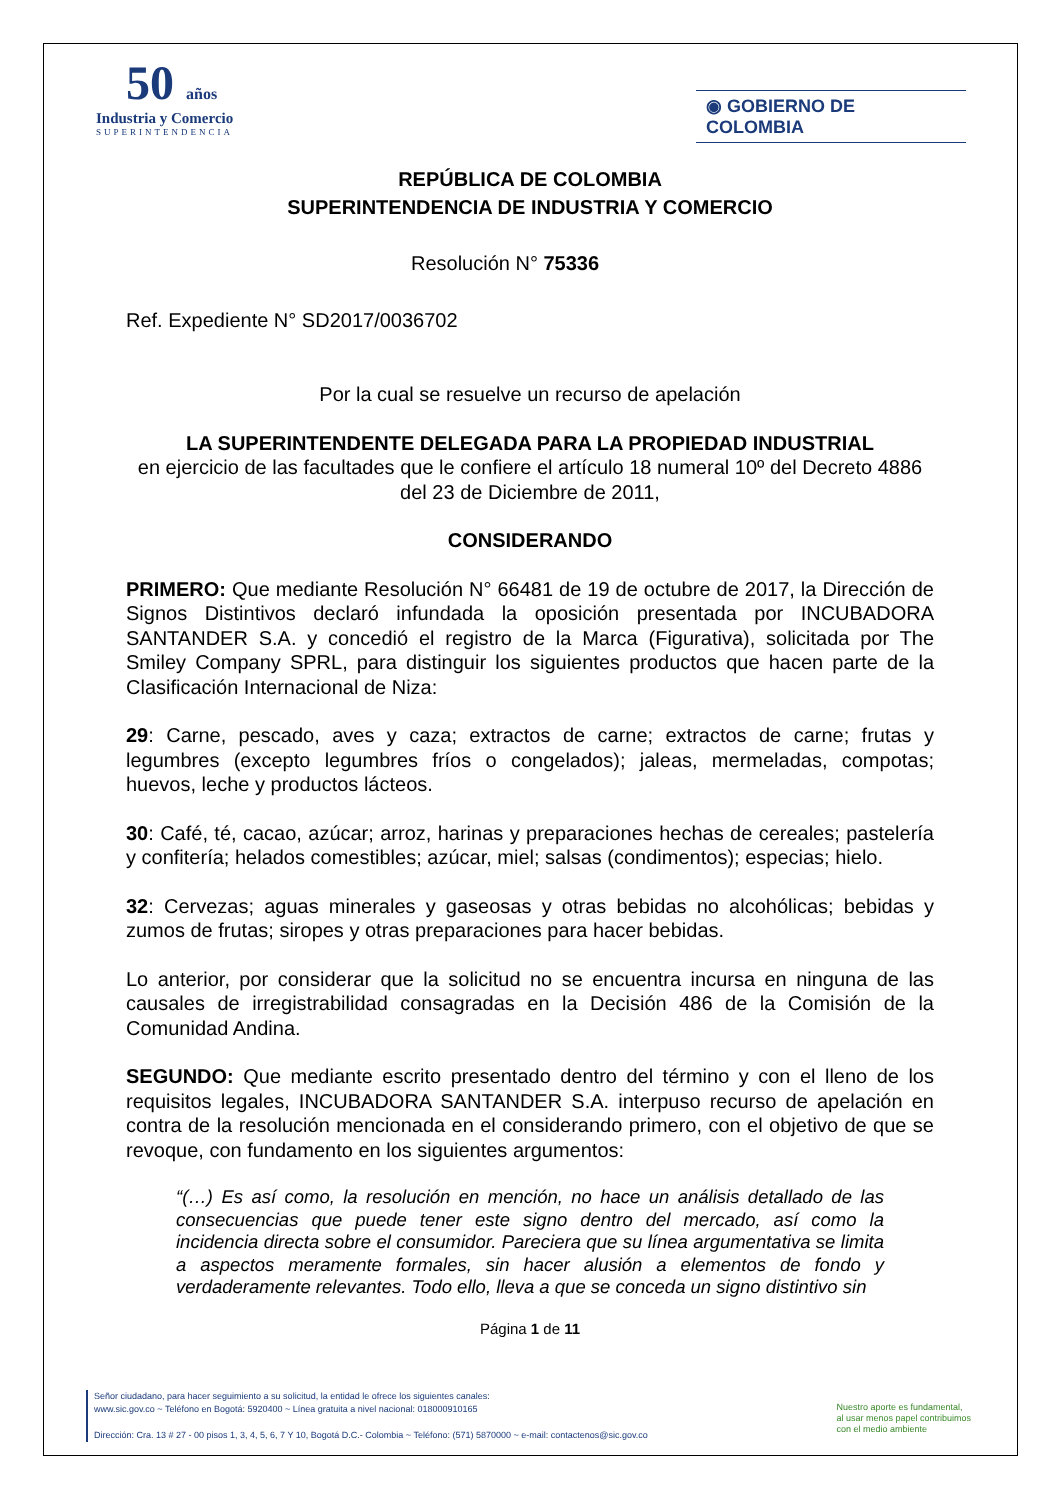50 años
Industria y Comercio
SUPERINTENDENCIA
◉ GOBIERNO DE COLOMBIA
REPÚBLICA DE COLOMBIA
SUPERINTENDENCIA DE INDUSTRIA Y COMERCIO
Resolución N° 75336
Ref. Expediente N° SD2017/0036702
Por la cual se resuelve un recurso de apelación
LA SUPERINTENDENTE DELEGADA PARA LA PROPIEDAD INDUSTRIAL
en ejercicio de las facultades que le confiere el artículo 18 numeral 10º del Decreto 4886 del 23 de Diciembre de 2011,
CONSIDERANDO
PRIMERO: Que mediante Resolución N° 66481 de 19 de octubre de 2017, la Dirección de Signos Distintivos declaró infundada la oposición presentada por INCUBADORA SANTANDER S.A. y concedió el registro de la Marca (Figurativa), solicitada por The Smiley Company SPRL, para distinguir los siguientes productos que hacen parte de la Clasificación Internacional de Niza:
29: Carne, pescado, aves y caza; extractos de carne; extractos de carne; frutas y legumbres (excepto legumbres fríos o congelados); jaleas, mermeladas, compotas; huevos, leche y productos lácteos.
30: Café, té, cacao, azúcar; arroz, harinas y preparaciones hechas de cereales; pastelería y confitería; helados comestibles; azúcar, miel; salsas (condimentos); especias; hielo.
32: Cervezas; aguas minerales y gaseosas y otras bebidas no alcohólicas; bebidas y zumos de frutas; siropes y otras preparaciones para hacer bebidas.
Lo anterior, por considerar que la solicitud no se encuentra incursa en ninguna de las causales de irregistrabilidad consagradas en la Decisión 486 de la Comisión de la Comunidad Andina.
SEGUNDO: Que mediante escrito presentado dentro del término y con el lleno de los requisitos legales, INCUBADORA SANTANDER S.A. interpuso recurso de apelación en contra de la resolución mencionada en el considerando primero, con el objetivo de que se revoque, con fundamento en los siguientes argumentos:
“(…) Es así como, la resolución en mención, no hace un análisis detallado de las consecuencias que puede tener este signo dentro del mercado, así como la incidencia directa sobre el consumidor. Pareciera que su línea argumentativa se limita a aspectos meramente formales, sin hacer alusión a elementos de fondo y verdaderamente relevantes. Todo ello, lleva a que se conceda un signo distintivo sin
Página 1 de 11
Señor ciudadano, para hacer seguimiento a su solicitud, la entidad le ofrece los siguientes canales:
www.sic.gov.co ~ Teléfono en Bogotá: 5920400 ~ Línea gratuita a nivel nacional: 018000910165
Dirección: Cra. 13 # 27 - 00 pisos 1, 3, 4, 5, 6, 7 Y 10, Bogotá D.C.- Colombia ~ Teléfono: (571) 5870000 ~ e-mail: contactenos@sic.gov.co
Nuestro aporte es fundamental,
al usar menos papel contribuimos
con el medio ambiente